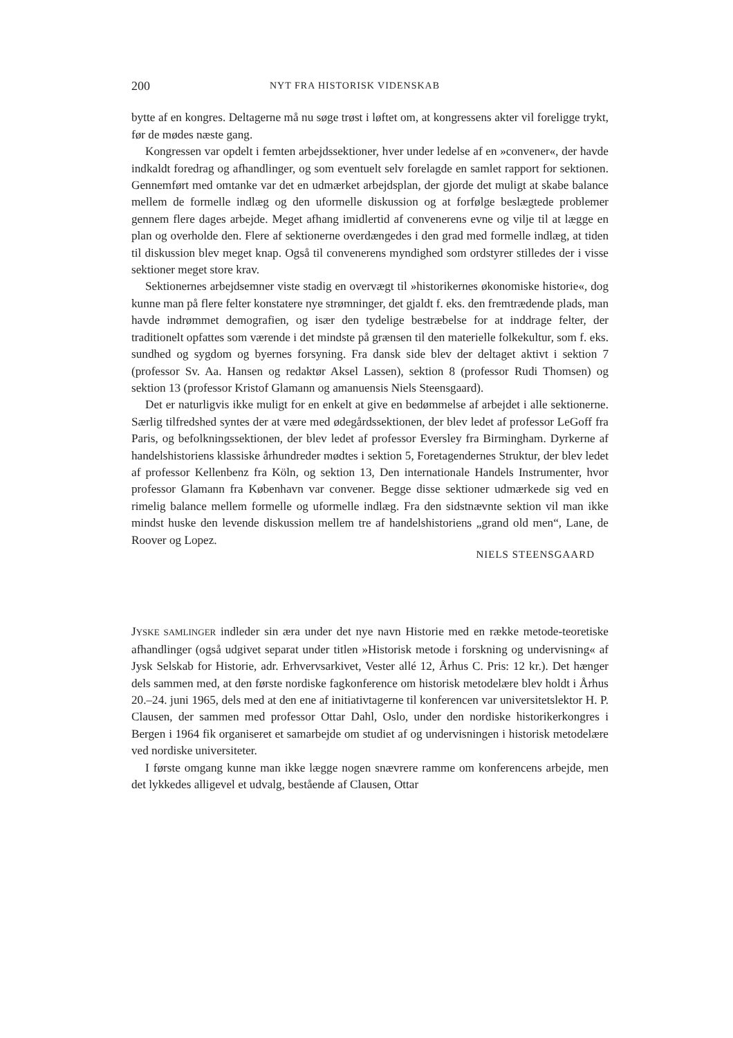200 NYT FRA HISTORISK VIDENSKAB
bytte af en kongres. Deltagerne må nu søge trøst i løftet om, at kongressens akter vil foreligge trykt, før de mødes næste gang.
Kongressen var opdelt i femten arbejdssektioner, hver under ledelse af en »convener«, der havde indkaldt foredrag og afhandlinger, og som eventuelt selv forelagde en samlet rapport for sektionen. Gennemført med omtanke var det en udmærket arbejdsplan, der gjorde det muligt at skabe balance mellem de formelle indlæg og den uformelle diskussion og at forfølge beslægtede problemer gennem flere dages arbejde. Meget afhang imidlertid af convenerens evne og vilje til at lægge en plan og overholde den. Flere af sektionerne overdængedes i den grad med formelle indlæg, at tiden til diskussion blev meget knap. Også til convenerens myndighed som ordstyrer stilledes der i visse sektioner meget store krav.
Sektionernes arbejdsemner viste stadig en overvægt til »historikernes økonomiske historie«, dog kunne man på flere felter konstatere nye strømninger, det gjaldt f. eks. den fremtrædende plads, man havde indrømmet demografien, og især den tydelige bestræbelse for at inddrage felter, der traditionelt opfattes som værende i det mindste på grænsen til den materielle folkekultur, som f. eks. sundhed og sygdom og byernes forsyning. Fra dansk side blev der deltaget aktivt i sektion 7 (professor Sv. Aa. Hansen og redaktør Aksel Lassen), sektion 8 (professor Rudi Thomsen) og sektion 13 (professor Kristof Glamann og amanuensis Niels Steensgaard).
Det er naturligvis ikke muligt for en enkelt at give en bedømmelse af arbejdet i alle sektionerne. Særlig tilfredshed syntes der at være med ødegårdssektionen, der blev ledet af professor LeGoff fra Paris, og befolkningssektionen, der blev ledet af professor Eversley fra Birmingham. Dyrkerne af handelshistoriens klassiske århundreder mødtes i sektion 5, Foretagendernes Struktur, der blev ledet af professor Kellenbenz fra Köln, og sektion 13, Den internationale Handels Instrumenter, hvor professor Glamann fra København var convener. Begge disse sektioner udmærkede sig ved en rimelig balance mellem formelle og uformelle indlæg. Fra den sidstnævnte sektion vil man ikke mindst huske den levende diskussion mellem tre af handelshistoriens „grand old men“, Lane, de Roover og Lopez.
NIELS STEENSGAARD
JYSKE SAMLINGER indleder sin æra under det nye navn Historie med en række metode-teoretiske afhandlinger (også udgivet separat under titlen »Historisk metode i forskning og undervisning« af Jysk Selskab for Historie, adr. Erhvervsarkivet, Vester allé 12, Århus C. Pris: 12 kr.). Det hænger dels sammen med, at den første nordiske fagkonference om historisk metodelære blev holdt i Århus 20.–24. juni 1965, dels med at den ene af initiativtagerne til konferencen var universitetslektor H. P. Clausen, der sammen med professor Ottar Dahl, Oslo, under den nordiske historikerkongres i Bergen i 1964 fik organiseret et samarbejde om studiet af og undervisningen i historisk metodelære ved nordiske universiteter.
I første omgang kunne man ikke lægge nogen snævrere ramme om konferencens arbejde, men det lykkedes alligevel et udvalg, bestående af Clausen, Ottar